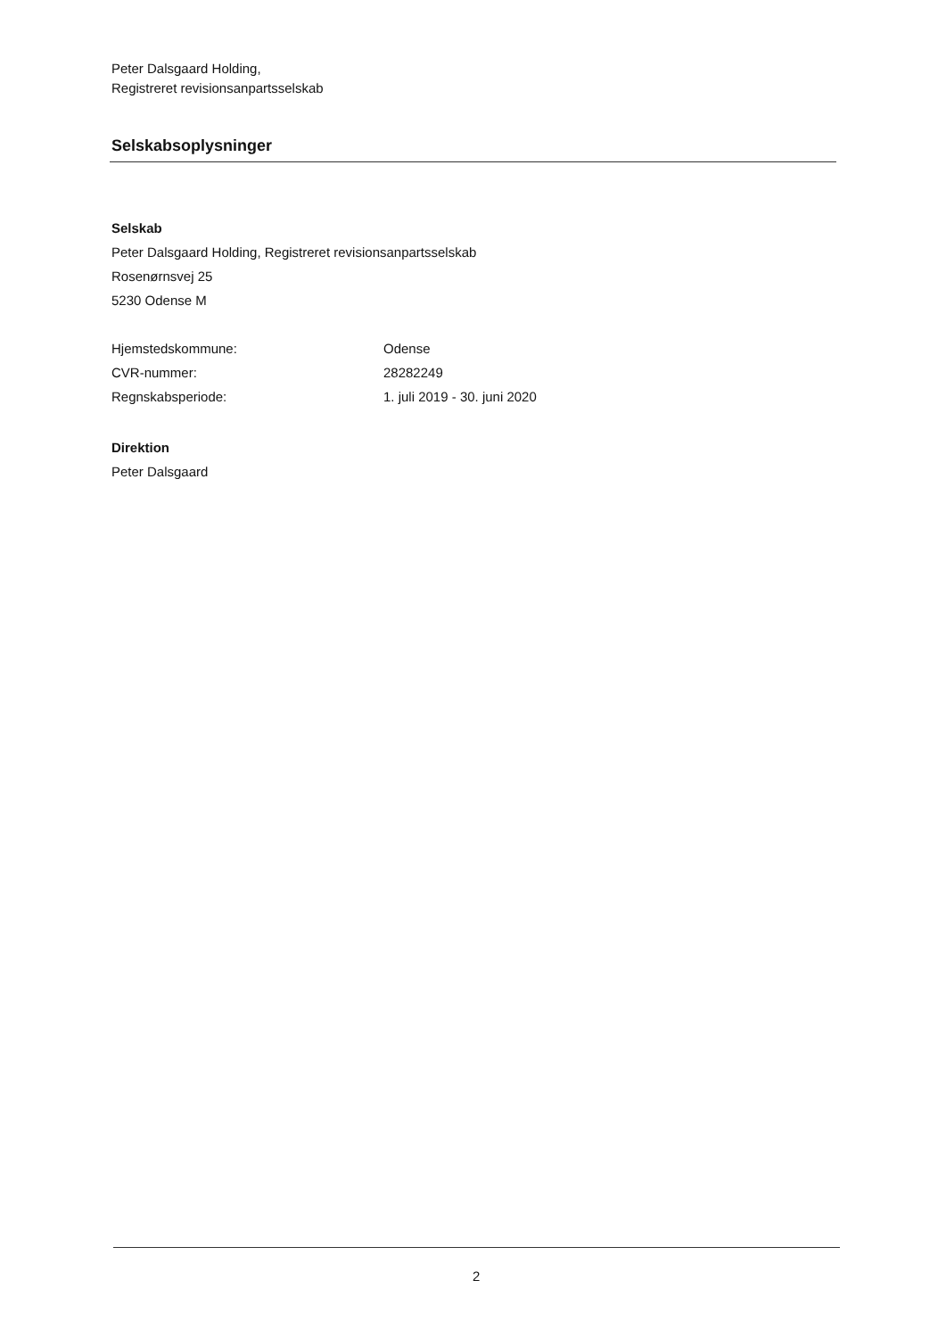Peter Dalsgaard Holding,
Registreret revisionsanpartsselskab
Selskabsoplysninger
Selskab
Peter Dalsgaard Holding, Registreret revisionsanpartsselskab
Rosenørnsvej 25
5230 Odense M
Hjemstedskommune: Odense
CVR-nummer: 28282249
Regnskabsperiode: 1. juli 2019 - 30. juni 2020
Direktion
Peter Dalsgaard
2